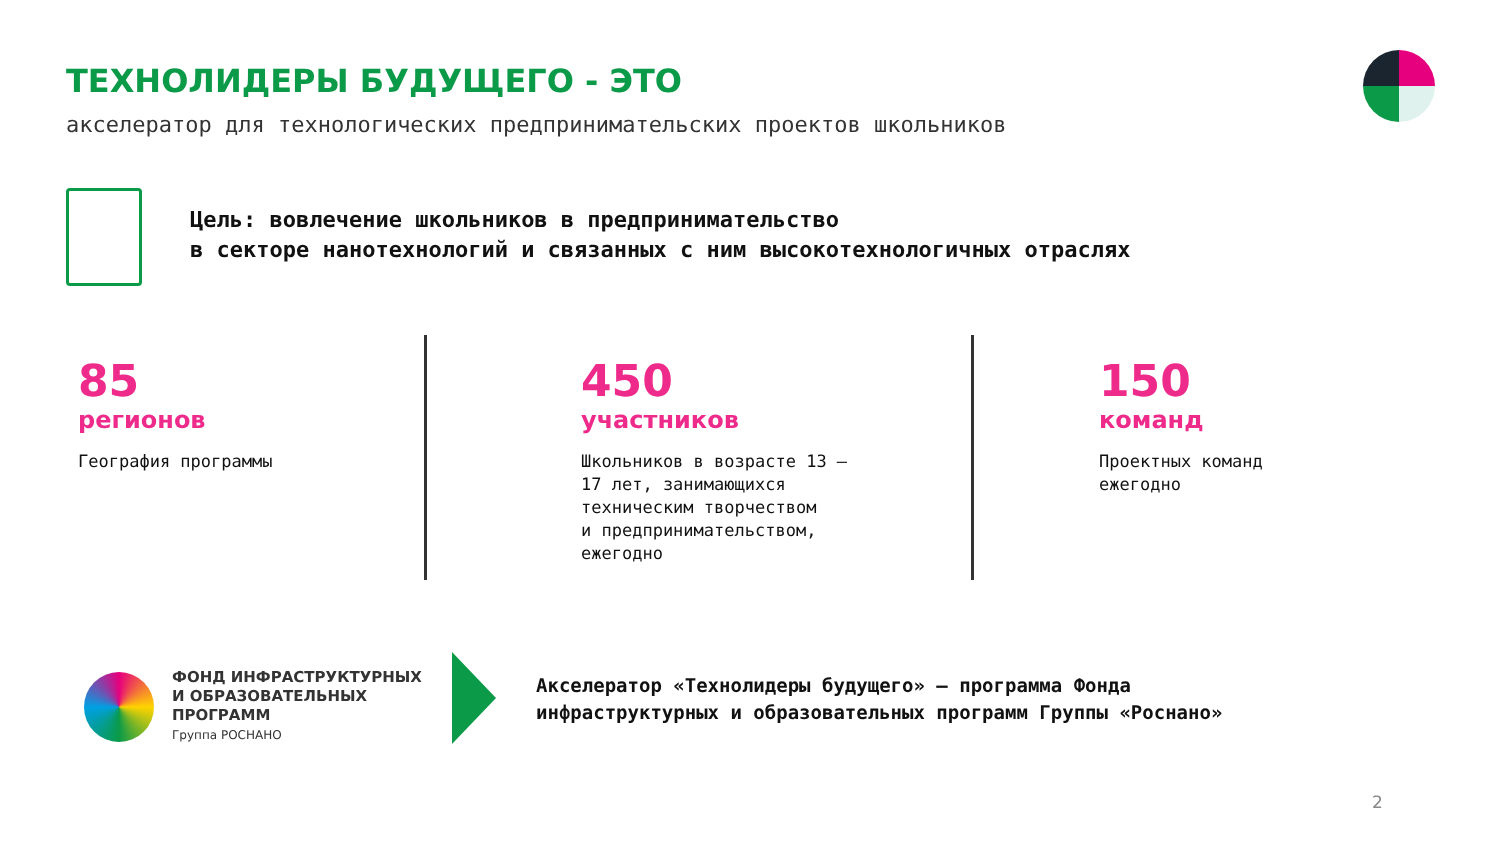ТЕХНОЛИДЕРЫ БУДУЩЕГО - ЭТО
акселератор для технологических предпринимательских проектов школьников
Цель: вовлечение школьников в предпринимательство
в секторе нанотехнологий и связанных с ним высокотехнологичных отраслях
85
регионов
География программы
450
участников
Школьников в возрасте 13 –
17 лет, занимающихся
техническим творчеством
и предпринимательством,
ежегодно
150
команд
Проектных команд
ежегодно
ФОНД ИНФРАСТРУКТУРНЫХ
И ОБРАЗОВАТЕЛЬНЫХ
ПРОГРАММ
Группа РОСНАНО
Акселератор «Технолидеры будущего» – программа Фонда
инфраструктурных и образовательных программ Группы «Роснано»
2